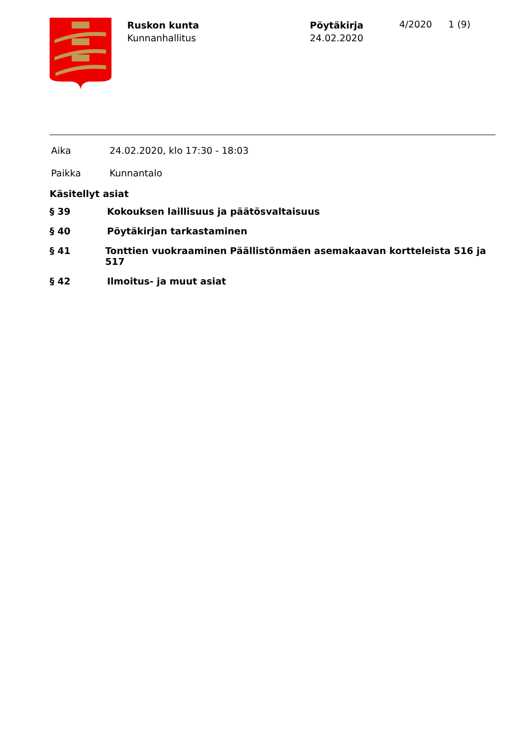Ruskon kunta
Kunnanhallitus
Pöytäkirja
24.02.2020
4/2020 1 (9)
Aika 24.02.2020, klo 17:30 - 18:03
Paikka Kunnantalo
Käsitellyt asiat
§ 39 Kokouksen laillisuus ja päätösvaltaisuus
§ 40 Pöytäkirjan tarkastaminen
§ 41 Tonttien vuokraaminen Päällistönmäen asemakaavan kortteleista 516 ja 517
§ 42 Ilmoitus- ja muut asiat